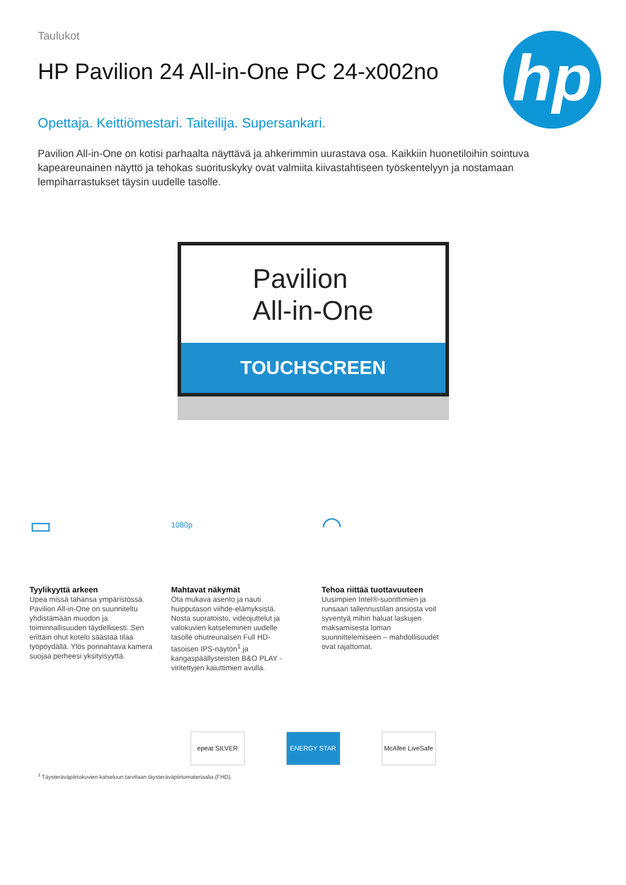Taulukot
HP Pavilion 24 All-in-One PC 24-x002no
hp
Opettaja. Keittiömestari. Taiteilija. Supersankari.
Pavilion All-in-One on kotisi parhaalta näyttävä ja ahkerimmin uurastava osa. Kaikkiin huonetiloihin sointuva kapeareunainen näyttö ja tehokas suorituskyky ovat valmiita kiivastahtiseen työskentelyyn ja nostamaan lempiharrastukset täysin uudelle tasolle.
Pavilion
All-in-One
TOUCHSCREEN
▭
Tyylikyyttä arkeen
Upea missä tahansa ympäristössä. Pavilion All-in-One on suunniteltu yhdistämään muodon ja toiminnallisuuden täydellisesti. Sen erittäin ohut kotelo säästää tilaa työpöydällä. Ylös ponnahtava kamera suojaa perheesi yksityisyyttä.
1080p
Mahtavat näkymät
Ota mukava asento ja nauti huipputason viihde-elämyksistä. Nosta suoratoisto, videojuttelut ja valokuvien katseleminen uudelle tasolle ohutreunaisen Full HD-tasoisen IPS-näytön<sup>1</sup> ja kangaspäällysteisten B&O PLAY -viritettyjen kaiuttimien avulla.
◠
Tehoa riittää tuottavuuteen
Uusimpien Intel®-suorittimien ja runsaan tallennustilan ansiosta voit syventyä mihin haluat laskujen maksamisesta loman suunnittelemiseen – mahdollisuudet ovat rajattomat.
epeat SILVER ENERGY STAR McAfee LiveSafe
<sup>1</sup> Täysteräväpiirtokuvien katseluun tarvitaan täysteräväpiirtomateriaalia (FHD).